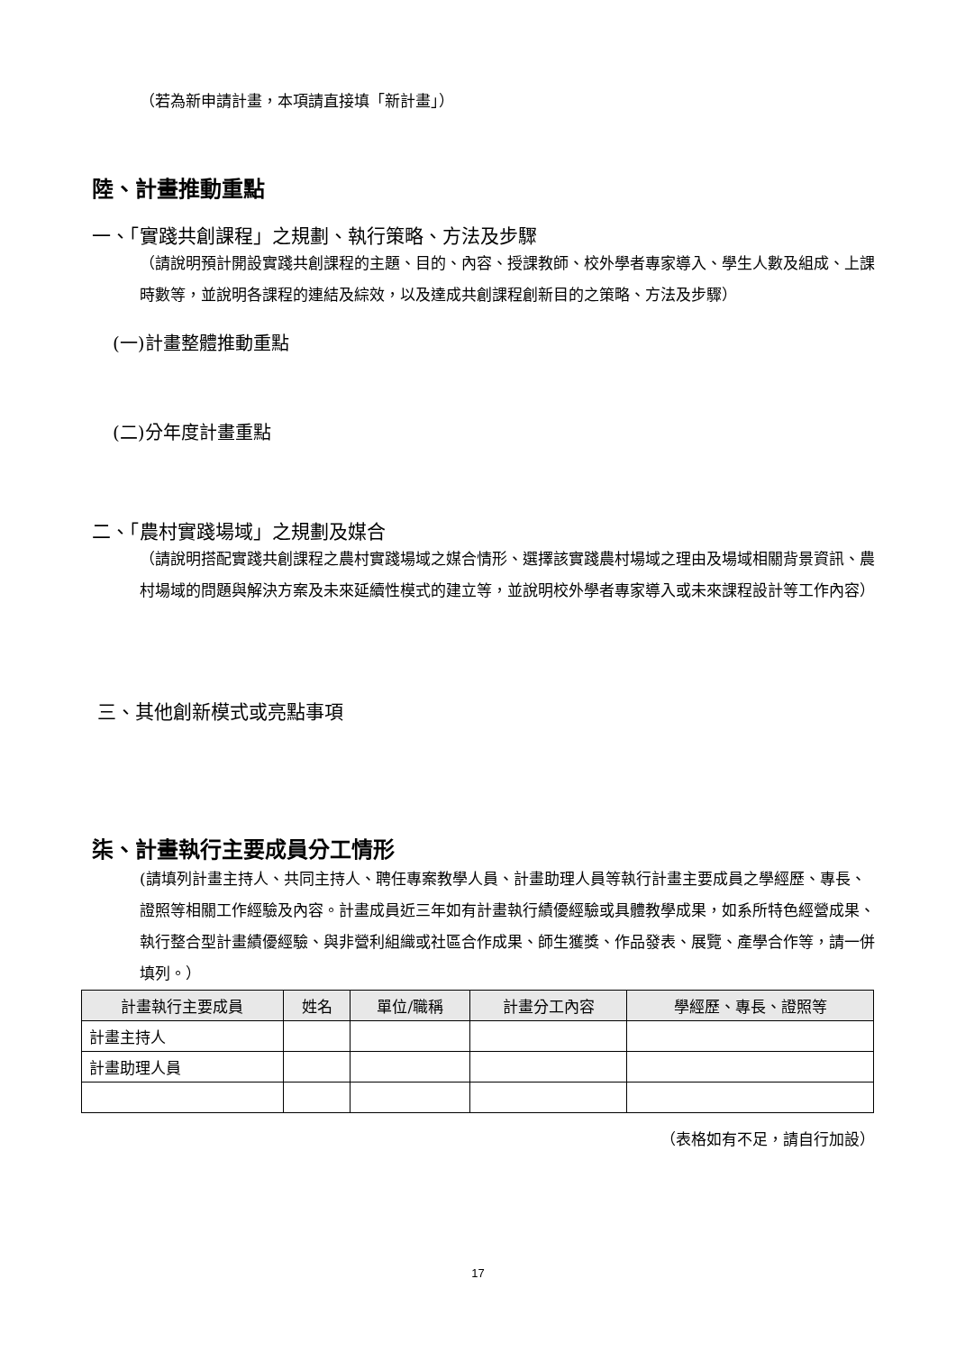（若為新申請計畫，本項請直接填「新計畫」）
陸、計畫推動重點
一、「實踐共創課程」之規劃、執行策略、方法及步驟
（請說明預計開設實踐共創課程的主題、目的、內容、授課教師、校外學者專家導入、學生人數及組成、上課時數等，並說明各課程的連結及綜效，以及達成共創課程創新目的之策略、方法及步驟）
(一)計畫整體推動重點
(二)分年度計畫重點
二、「農村實踐場域」之規劃及媒合
（請說明搭配實踐共創課程之農村實踐場域之媒合情形、選擇該實踐農村場域之理由及場域相關背景資訊、農村場域的問題與解決方案及未來延續性模式的建立等，並說明校外學者專家導入或未來課程設計等工作內容）
三、其他創新模式或亮點事項
柒、計畫執行主要成員分工情形
(請填列計畫主持人、共同主持人、聘任專案教學人員、計畫助理人員等執行計畫主要成員之學經歷、專長、證照等相關工作經驗及內容。計畫成員近三年如有計畫執行績優經驗或具體教學成果，如系所特色經營成果、執行整合型計畫績優經驗、與非營利組織或社區合作成果、師生獲獎、作品發表、展覽、產學合作等，請一併填列。）
| 計畫執行主要成員 | 姓名 | 單位/職稱 | 計畫分工內容 | 學經歷、專長、證照等 |
| --- | --- | --- | --- | --- |
| 計畫主持人 | | | | |
| 計畫助理人員 | | | | |
（表格如有不足，請自行加設）
17